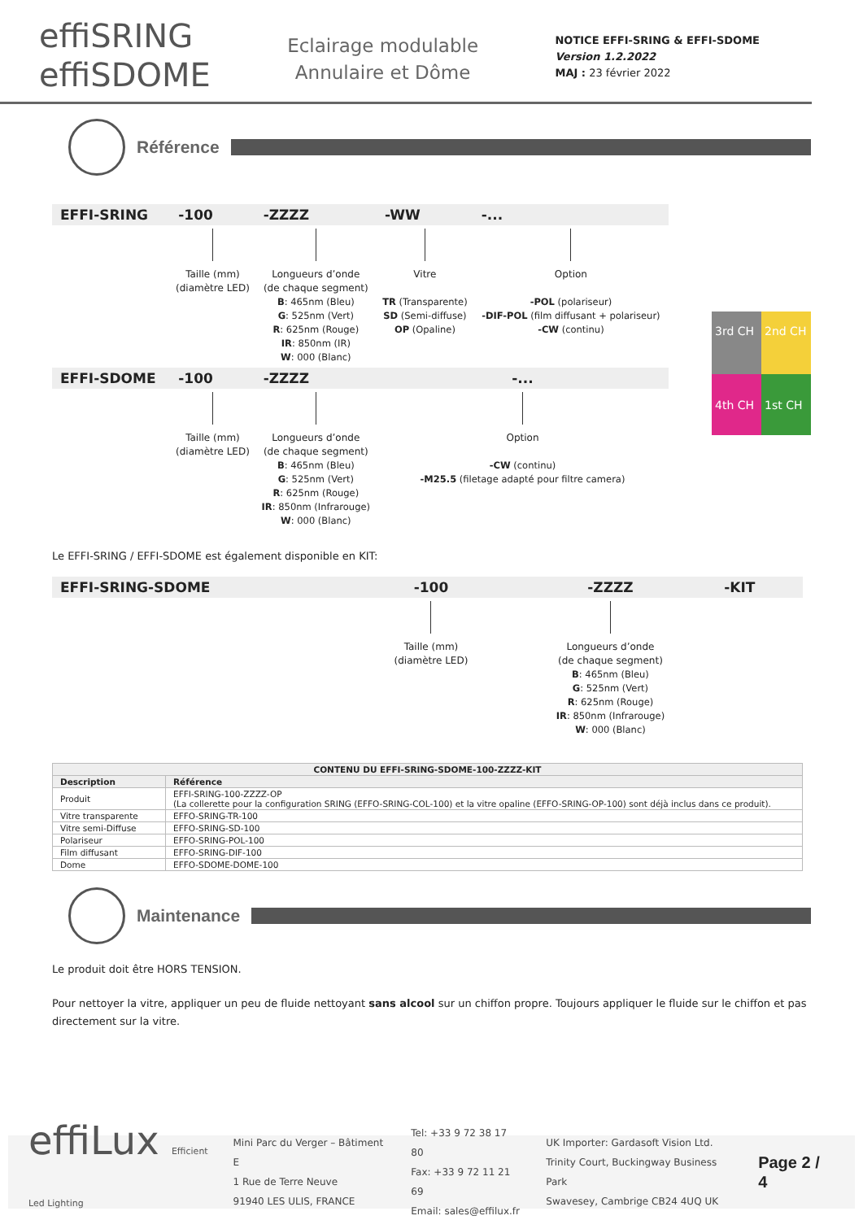effiSRING
effiSDOME
Eclairage modulable
Annulaire et Dôme
NOTICE EFFI-SRING & EFFI-SDOME
Version 1.2.2022
MAJ : 23 février 2022
Référence
3rd CH
2nd CH
4th CH
1st CH
| EFFI-SRING | -100 | -ZZZZ | -WW | -... |
| --- | --- | --- | --- | --- |
| | Taille (mm) (diamètre LED) | Longueurs d’onde (de chaque segment) B : 465nm (Bleu) G : 525nm (Vert) R : 625nm (Rouge) IR : 850nm (IR) W : 000 (Blanc) | Vitre TR (Transparente) SD (Semi-diffuse) OP (Opaline) | Option -POL (polariseur) -DIF-POL (film diffusant + polariseur) -CW (continu) |
| EFFI-SDOME | -100 | -ZZZZ | -... | |
| | Taille (mm) (diamètre LED) | Longueurs d’onde (de chaque segment) B : 465nm (Bleu) G : 525nm (Vert) R : 625nm (Rouge) IR : 850nm (Infrarouge) W : 000 (Blanc) | Option -CW (continu) -M25.5 (filetage adapté pour filtre camera) | |
Le EFFI-SRING / EFFI-SDOME est également disponible en KIT:
| EFFI-SRING-SDOME | -100 | -ZZZZ | -KIT |
| --- | --- | --- | --- |
| | Taille (mm) (diamètre LED) | Longueurs d’onde (de chaque segment) B : 465nm (Bleu) G : 525nm (Vert) R : 625nm (Rouge) IR : 850nm (Infrarouge) W : 000 (Blanc) | |
| CONTENU DU EFFI-SRING-SDOME-100-ZZZZ-KIT | |
| --- | --- |
| Description | Référence |
| Produit | EFFI-SRING-100-ZZZZ-OP (La collerette pour la configuration SRING (EFFO-SRING-COL-100) et la vitre opaline (EFFO-SRING-OP-100) sont déjà inclus dans ce produit). |
| Vitre transparente | EFFO-SRING-TR-100 |
| Vitre semi-Diffuse | EFFO-SRING-SD-100 |
| Polariseur | EFFO-SRING-POL-100 |
| Film diffusant | EFFO-SRING-DIF-100 |
| Dome | EFFO-SDOME-DOME-100 |
Maintenance
Le produit doit être HORS TENSION.
Pour nettoyer la vitre, appliquer un peu de fluide nettoyant sans alcool sur un chiffon propre. Toujours appliquer le fluide sur le chiffon et pas directement sur la vitre.
effiLux Efficient Led Lighting
Mini Parc du Verger – Bâtiment E
1 Rue de Terre Neuve
91940 LES ULIS, FRANCE
Tel: +33 9 72 38 17 80
Fax: +33 9 72 11 21 69
Email: sales@effilux.fr
UK Importer: Gardasoft Vision Ltd.
Trinity Court, Buckingway Business Park
Swavesey, Cambrige CB24 4UQ UK
Page 2 / 4